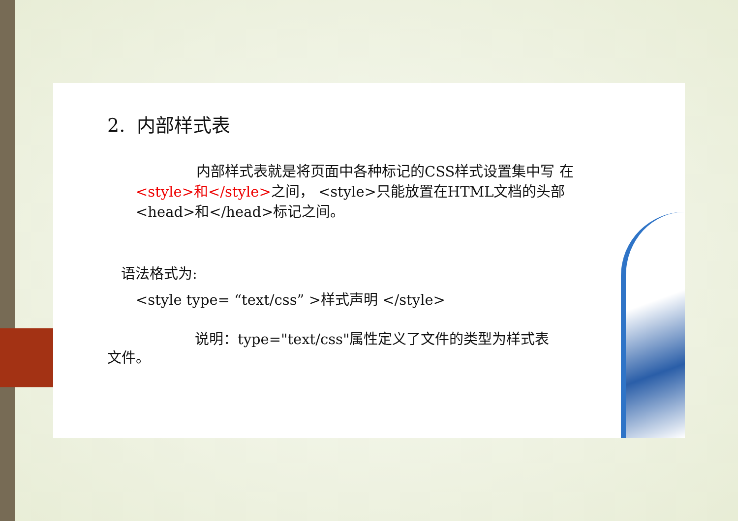2. 内部样式表
内部样式表就是将页面中各种标记的CSS样式设置集中写 在<style>和</style>之间， <style>只能放置在HTML文档的头部 <head>和</head>标记之间。
语法格式为:
<style type= “text/css” >样式声明 </style>
说明：type="text/css"属性定义了文件的类型为样式表文件。